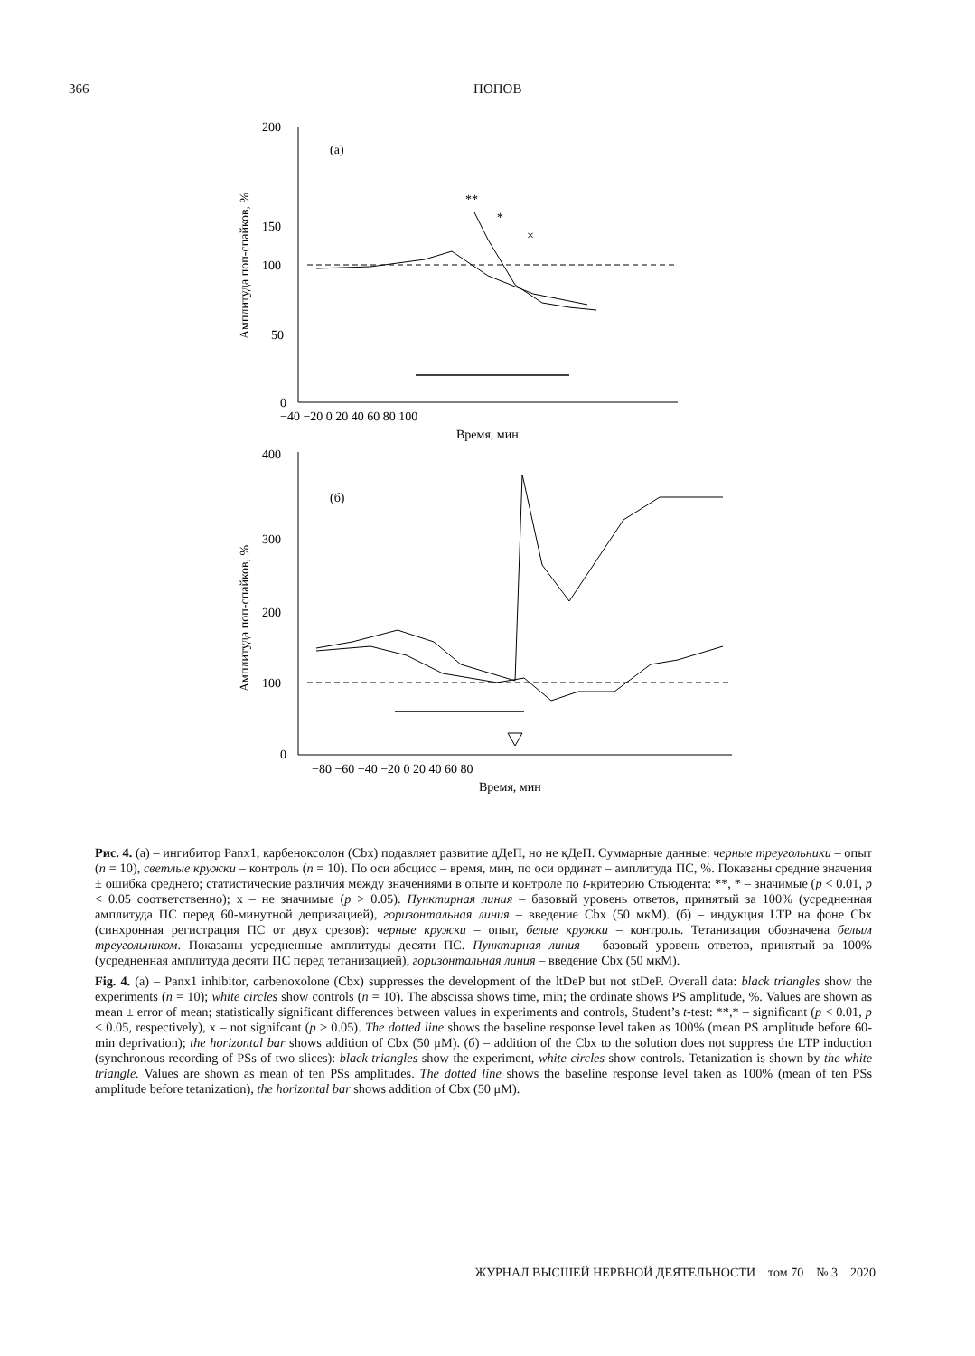366 ПОПОВ
200
150
100
50
0
(а)
−40 −20 0 20 40 60 80 100
Время, мин
400
300
200
100
0
(б)
−80 −60 −40 −20 0 20 40 60 80
Время, мин
Амплитуда поп-спайков, %
Амплитуда поп-спайков, %
**
*
×
Рис. 4. (а) – ингибитор Panx1, карбеноксолон (Cbx) подавляет развитие дДеП, но не кДеП. Суммарные данные: черные треугольники – опыт (n = 10), светлые кружки – контроль (n = 10). По оси абсцисс – время, мин, по оси ординат – амплитуда ПС, %. Показаны средние значения ± ошибка среднего; статистические различия между значениями в опыте и контроле по t-критерию Стьюдента: **, * – значимые (p < 0.01, p < 0.05 соответственно); x – не значимые (p > 0.05). Пунктирная линия – базовый уровень ответов, принятый за 100% (усредненная амплитуда ПС перед 60-минутной депривацией), горизонтальная линия – введение Cbx (50 мкМ). (б) – индукция LTP на фоне Cbx (синхронная регистрация ПС от двух срезов): черные кружки – опыт, белые кружки – контроль. Тетанизация обозначена белым треугольником. Показаны усредненные амплитуды десяти ПС. Пунктирная линия – базовый уровень ответов, принятый за 100% (усредненная амплитуда десяти ПС перед тетанизацией), горизонтальная линия – введение Cbx (50 мкМ).
Fig. 4. (a) – Panx1 inhibitor, carbenoxolone (Cbx) suppresses the development of the ltDeP but not stDeP. Overall data: black triangles show the experiments (n = 10); white circles show controls (n = 10). The abscissa shows time, min; the ordinate shows PS amplitude, %. Values are shown as mean ± error of mean; statistically significant differences between values in experiments and controls, Student’s t-test: **,* – significant (p < 0.01, p < 0.05, respectively), x – not signifcant (p > 0.05). The dotted line shows the baseline response level taken as 100% (mean PS amplitude before 60-min deprivation); the horizontal bar shows addition of Cbx (50 μM). (б) – addition of the Cbx to the solution does not suppress the LTP induction (synchronous recording of PSs of two slices): black triangles show the experiment, white circles show controls. Tetanization is shown by the white triangle. Values are shown as mean of ten PSs amplitudes. The dotted line shows the baseline response level taken as 100% (mean of ten PSs amplitude before tetanization), the horizontal bar shows addition of Cbx (50 μM).
ЖУРНАЛ ВЫСШЕЙ НЕРВНОЙ ДЕЯТЕЛЬНОСТИ том 70 № 3 2020